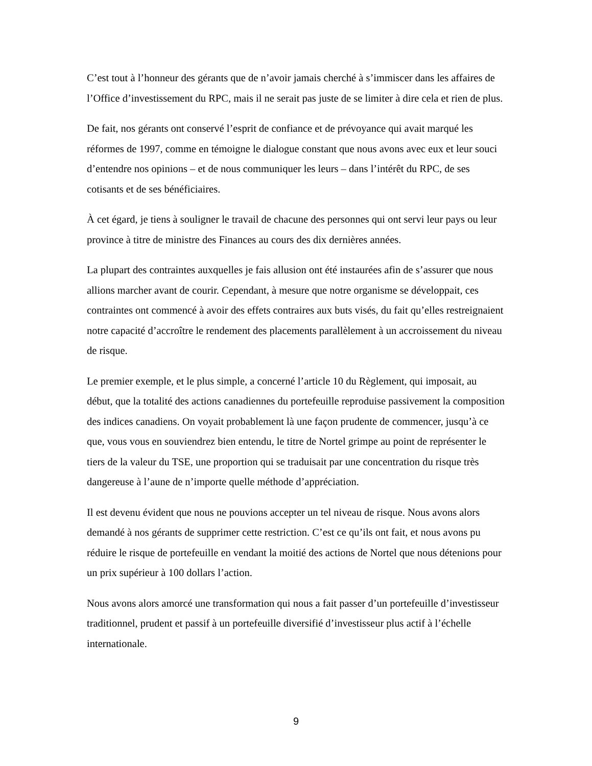C’est tout à l’honneur des gérants que de n’avoir jamais cherché à s’immiscer dans les affaires de l’Office d’investissement du RPC, mais il ne serait pas juste de se limiter à dire cela et rien de plus.
De fait, nos gérants ont conservé l’esprit de confiance et de prévoyance qui avait marqué les réformes de 1997, comme en témoigne le dialogue constant que nous avons avec eux et leur souci d’entendre nos opinions – et de nous communiquer les leurs – dans l’intérêt du RPC, de ses cotisants et de ses bénéficiaires.
À cet égard, je tiens à souligner le travail de chacune des personnes qui ont servi leur pays ou leur province à titre de ministre des Finances au cours des dix dernières années.
La plupart des contraintes auxquelles je fais allusion ont été instaurées afin de s’assurer que nous allions marcher avant de courir. Cependant, à mesure que notre organisme se développait, ces contraintes ont commencé à avoir des effets contraires aux buts visés, du fait qu’elles restreignaient notre capacité d’accroître le rendement des placements parallèlement à un accroissement du niveau de risque.
Le premier exemple, et le plus simple, a concerné l’article 10 du Règlement, qui imposait, au début, que la totalité des actions canadiennes du portefeuille reproduise passivement la composition des indices canadiens. On voyait probablement là une façon prudente de commencer, jusqu’à ce que, vous vous en souviendrez bien entendu, le titre de Nortel grimpe au point de représenter le tiers de la valeur du TSE, une proportion qui se traduisait par une concentration du risque très dangereuse à l’aune de n’importe quelle méthode d’appréciation.
Il est devenu évident que nous ne pouvions accepter un tel niveau de risque. Nous avons alors demandé à nos gérants de supprimer cette restriction. C’est ce qu’ils ont fait, et nous avons pu réduire le risque de portefeuille en vendant la moitié des actions de Nortel que nous détenions pour un prix supérieur à 100 dollars l’action.
Nous avons alors amorcé une transformation qui nous a fait passer d’un portefeuille d’investisseur traditionnel, prudent et passif à un portefeuille diversifié d’investisseur plus actif à l’échelle internationale.
9